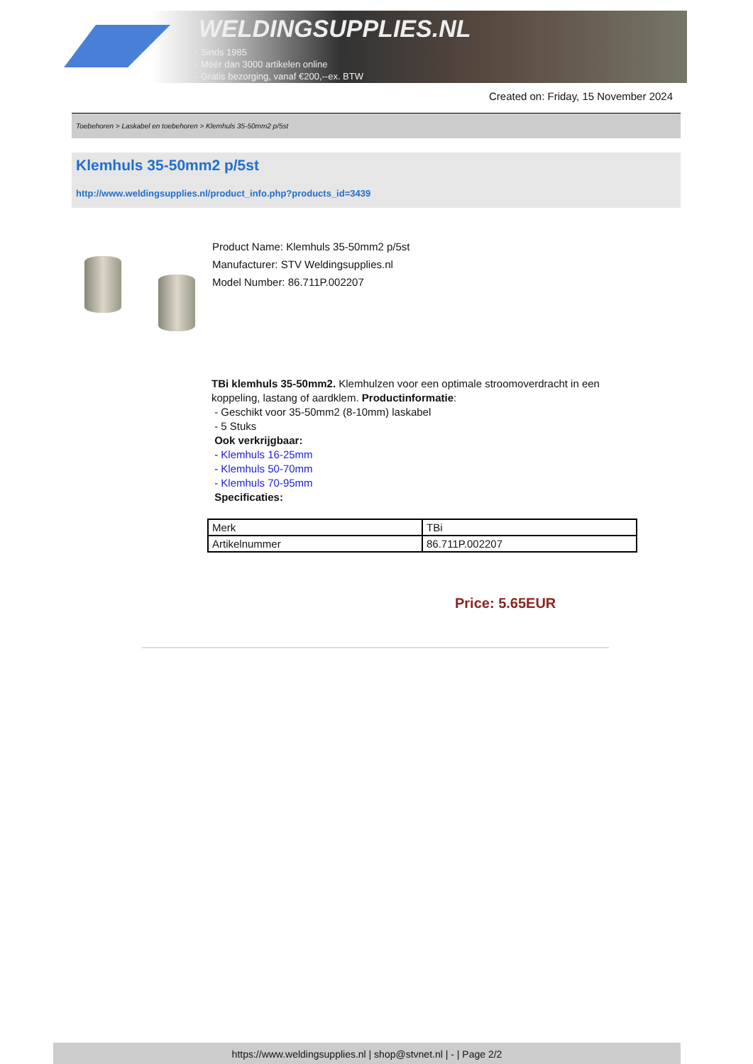WELDINGSUPPLIES.NL
- Sinds 1985
- Méér dan 3000 artikelen online
- Gratis bezorging, vanaf €200,--ex. BTW
Created on: Friday, 15 November 2024
Toebehoren > Laskabel en toebehoren > Klemhuls 35-50mm2 p/5st
Klemhuls 35-50mm2 p/5st
http://www.weldingsupplies.nl/product_info.php?products_id=3439
Product Name: Klemhuls 35-50mm2 p/5st
Manufacturer: STV Weldingsupplies.nl
Model Number: 86.711P.002207
TBi klemhuls 35-50mm2. Klemhulzen voor een optimale stroomoverdracht in een koppeling, lastang of aardklem. Productinformatie:
- Geschikt voor 35-50mm2 (8-10mm) laskabel
- 5 Stuks
Ook verkrijgbaar:
- Klemhuls 16-25mm
- Klemhuls 50-70mm
- Klemhuls 70-95mm
Specificaties:
| Merk | TBi |
| Artikelnummer | 86.711P.002207 |
Price: 5.65EUR
https://www.weldingsupplies.nl | shop@stvnet.nl | - | Page 2/2